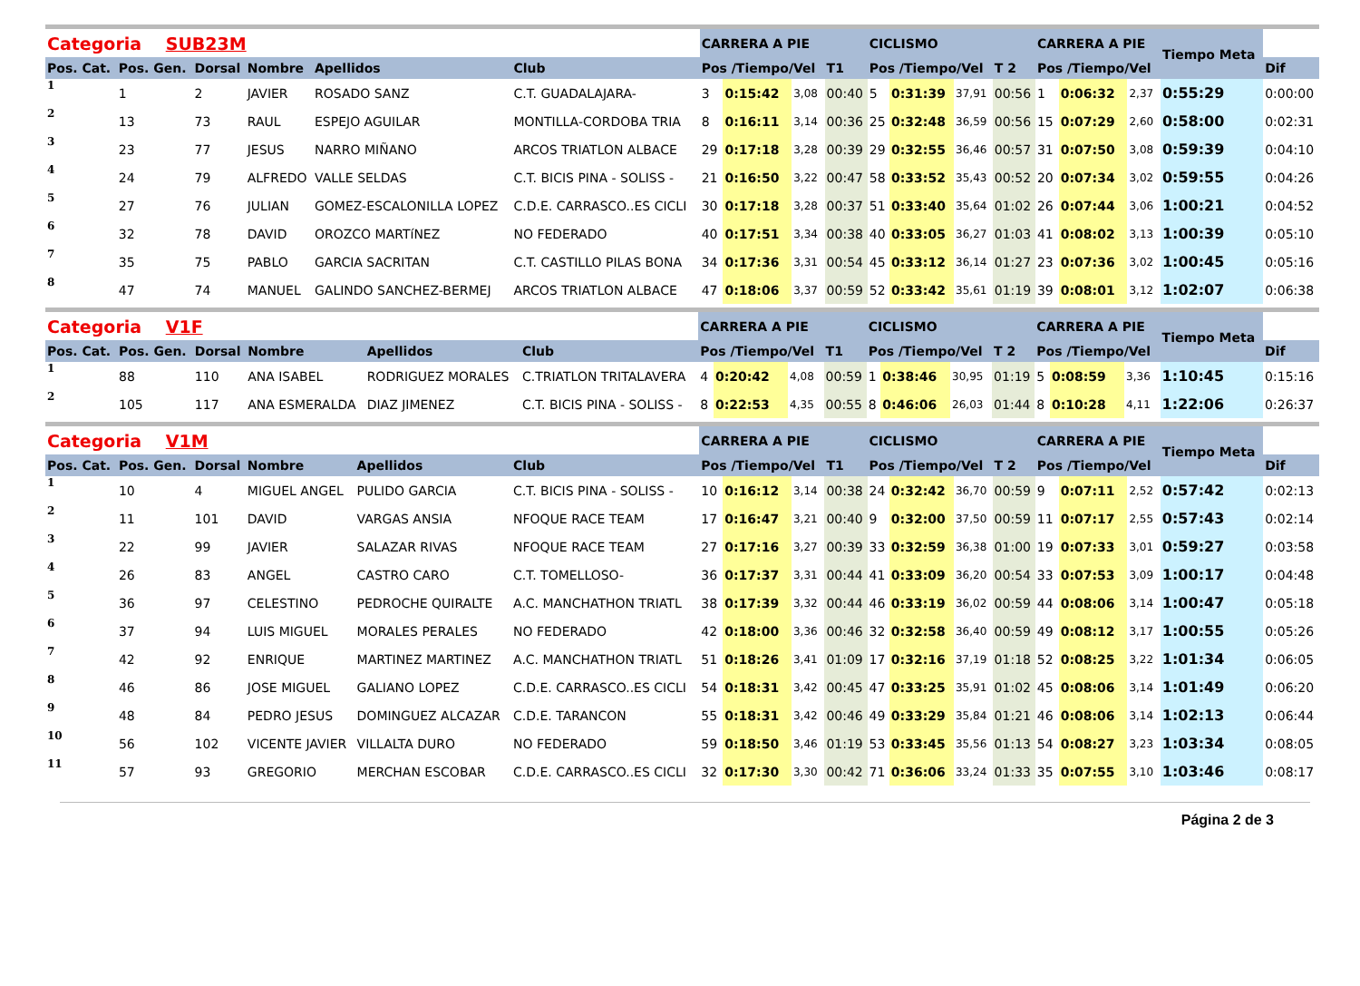| Categoria SUB23M | | | | | | CARRERA A PIE | | | | CICLISMO | | | | CARRERA A PIE | | | Tiempo Meta | |
| Pos. Cat. | Pos. Gen. | Dorsal | Nombre | Apellidos | Club | Pos /Tiempo/Vel | | | T1 | Pos /Tiempo/Vel | | | T 2 | Pos /Tiempo/Vel | | | | Dif |
| 1 | 1 | 2 | JAVIER | ROSADO SANZ | C.T. GUADALAJARA- | 3 | 0:15:42 | 3,08 | 00:40 | 5 | 0:31:39 | 37,91 | 00:56 | 1 | 0:06:32 | 2,37 | 0:55:29 | 0:00:00 |
| 2 | 13 | 73 | RAUL | ESPEJO AGUILAR | MONTILLA-CORDOBA TRIA | 8 | 0:16:11 | 3,14 | 00:36 | 25 | 0:32:48 | 36,59 | 00:56 | 15 | 0:07:29 | 2,60 | 0:58:00 | 0:02:31 |
| 3 | 23 | 77 | JESUS | NARRO MIÑANO | ARCOS TRIATLON ALBACE | 29 | 0:17:18 | 3,28 | 00:39 | 29 | 0:32:55 | 36,46 | 00:57 | 31 | 0:07:50 | 3,08 | 0:59:39 | 0:04:10 |
| 4 | 24 | 79 | ALFREDO | VALLE SELDAS | C.T. BICIS PINA - SOLISS - | 21 | 0:16:50 | 3,22 | 00:47 | 58 | 0:33:52 | 35,43 | 00:52 | 20 | 0:07:34 | 3,02 | 0:59:55 | 0:04:26 |
| 5 | 27 | 76 | JULIAN | GOMEZ-ESCALONILLA LOPEZ | C.D.E. CARRASCO..ES CICLI | 30 | 0:17:18 | 3,28 | 00:37 | 51 | 0:33:40 | 35,64 | 01:02 | 26 | 0:07:44 | 3,06 | 1:00:21 | 0:04:52 |
| 6 | 32 | 78 | DAVID | OROZCO MARTíNEZ | NO FEDERADO | 40 | 0:17:51 | 3,34 | 00:38 | 40 | 0:33:05 | 36,27 | 01:03 | 41 | 0:08:02 | 3,13 | 1:00:39 | 0:05:10 |
| 7 | 35 | 75 | PABLO | GARCIA SACRITAN | C.T. CASTILLO PILAS BONA | 34 | 0:17:36 | 3,31 | 00:54 | 45 | 0:33:12 | 36,14 | 01:27 | 23 | 0:07:36 | 3,02 | 1:00:45 | 0:05:16 |
| 8 | 47 | 74 | MANUEL | GALINDO SANCHEZ-BERMEJ | ARCOS TRIATLON ALBACE | 47 | 0:18:06 | 3,37 | 00:59 | 52 | 0:33:42 | 35,61 | 01:19 | 39 | 0:08:01 | 3,12 | 1:02:07 | 0:06:38 |
| Categoria V1F | | | | | | CARRERA A PIE | | | | CICLISMO | | | | CARRERA A PIE | | | Tiempo Meta | |
| Pos. Cat. | Pos. Gen. | Dorsal | Nombre | Apellidos | Club | Pos /Tiempo/Vel | | | T1 | Pos /Tiempo/Vel | | | T 2 | Pos /Tiempo/Vel | | | | Dif |
| 1 | 88 | 110 | ANA ISABEL | RODRIGUEZ MORALES | C.TRIATLON TRITALAVERA | 4 | 0:20:42 | 4,08 | 00:59 | 1 | 0:38:46 | 30,95 | 01:19 | 5 | 0:08:59 | 3,36 | 1:10:45 | 0:15:16 |
| 2 | 105 | 117 | ANA ESMERALDA | DIAZ JIMENEZ | C.T. BICIS PINA - SOLISS - | 8 | 0:22:53 | 4,35 | 00:55 | 8 | 0:46:06 | 26,03 | 01:44 | 8 | 0:10:28 | 4,11 | 1:22:06 | 0:26:37 |
| Categoria V1M | | | | | | CARRERA A PIE | | | | CICLISMO | | | | CARRERA A PIE | | | Tiempo Meta | |
| Pos. Cat. | Pos. Gen. | Dorsal | Nombre | Apellidos | Club | Pos /Tiempo/Vel | | | T1 | Pos /Tiempo/Vel | | | T 2 | Pos /Tiempo/Vel | | | | Dif |
| 1 | 10 | 4 | MIGUEL ANGEL | PULIDO GARCIA | C.T. BICIS PINA - SOLISS - | 10 | 0:16:12 | 3,14 | 00:38 | 24 | 0:32:42 | 36,70 | 00:59 | 9 | 0:07:11 | 2,52 | 0:57:42 | 0:02:13 |
| 2 | 11 | 101 | DAVID | VARGAS ANSIA | NFOQUE RACE TEAM | 17 | 0:16:47 | 3,21 | 00:40 | 9 | 0:32:00 | 37,50 | 00:59 | 11 | 0:07:17 | 2,55 | 0:57:43 | 0:02:14 |
| 3 | 22 | 99 | JAVIER | SALAZAR RIVAS | NFOQUE RACE TEAM | 27 | 0:17:16 | 3,27 | 00:39 | 33 | 0:32:59 | 36,38 | 01:00 | 19 | 0:07:33 | 3,01 | 0:59:27 | 0:03:58 |
| 4 | 26 | 83 | ANGEL | CASTRO CARO | C.T. TOMELLOSO- | 36 | 0:17:37 | 3,31 | 00:44 | 41 | 0:33:09 | 36,20 | 00:54 | 33 | 0:07:53 | 3,09 | 1:00:17 | 0:04:48 |
| 5 | 36 | 97 | CELESTINO | PEDROCHE QUIRALTE | A.C. MANCHATHON TRIATL | 38 | 0:17:39 | 3,32 | 00:44 | 46 | 0:33:19 | 36,02 | 00:59 | 44 | 0:08:06 | 3,14 | 1:00:47 | 0:05:18 |
| 6 | 37 | 94 | LUIS MIGUEL | MORALES PERALES | NO FEDERADO | 42 | 0:18:00 | 3,36 | 00:46 | 32 | 0:32:58 | 36,40 | 00:59 | 49 | 0:08:12 | 3,17 | 1:00:55 | 0:05:26 |
| 7 | 42 | 92 | ENRIQUE | MARTINEZ MARTINEZ | A.C. MANCHATHON TRIATL | 51 | 0:18:26 | 3,41 | 01:09 | 17 | 0:32:16 | 37,19 | 01:18 | 52 | 0:08:25 | 3,22 | 1:01:34 | 0:06:05 |
| 8 | 46 | 86 | JOSE MIGUEL | GALIANO LOPEZ | C.D.E. CARRASCO..ES CICLI | 54 | 0:18:31 | 3,42 | 00:45 | 47 | 0:33:25 | 35,91 | 01:02 | 45 | 0:08:06 | 3,14 | 1:01:49 | 0:06:20 |
| 9 | 48 | 84 | PEDRO JESUS | DOMINGUEZ ALCAZAR | C.D.E. TARANCON | 55 | 0:18:31 | 3,42 | 00:46 | 49 | 0:33:29 | 35,84 | 01:21 | 46 | 0:08:06 | 3,14 | 1:02:13 | 0:06:44 |
| 10 | 56 | 102 | VICENTE JAVIER | VILLALTA DURO | NO FEDERADO | 59 | 0:18:50 | 3,46 | 01:19 | 53 | 0:33:45 | 35,56 | 01:13 | 54 | 0:08:27 | 3,23 | 1:03:34 | 0:08:05 |
| 11 | 57 | 93 | GREGORIO | MERCHAN ESCOBAR | C.D.E. CARRASCO..ES CICLI | 32 | 0:17:30 | 3,30 | 00:42 | 71 | 0:36:06 | 33,24 | 01:33 | 35 | 0:07:55 | 3,10 | 1:03:46 | 0:08:17 |
Página 2 de 3